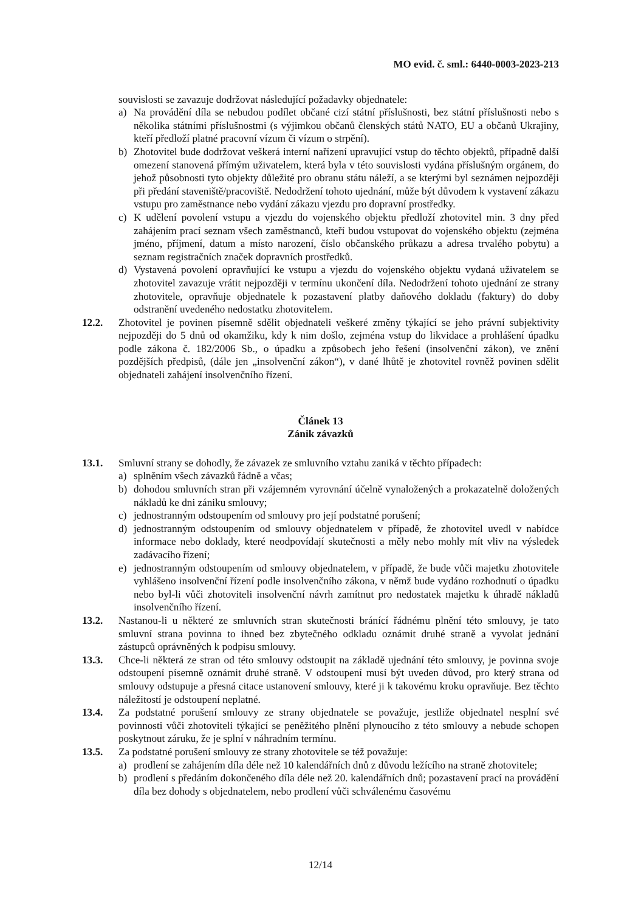MO evid. č. sml.: 6440-0003-2023-213
souvislosti se zavazuje dodržovat následující požadavky objednatele:
a) Na provádění díla se nebudou podílet občané cizí státní příslušnosti, bez státní příslušnosti nebo s několika státními příslušnostmi (s výjimkou občanů členských států NATO, EU a občanů Ukrajiny, kteří předloží platné pracovní vízum či vízum o strpění).
b) Zhotovitel bude dodržovat veškerá interní nařízení upravující vstup do těchto objektů, případně další omezení stanovená přímým uživatelem, která byla v této souvislosti vydána příslušným orgánem, do jehož působnosti tyto objekty důležité pro obranu státu náleží, a se kterými byl seznámen nejpozději při předání staveniště/pracoviště. Nedodržení tohoto ujednání, může být důvodem k vystavení zákazu vstupu pro zaměstnance nebo vydání zákazu vjezdu pro dopravní prostředky.
c) K udělení povolení vstupu a vjezdu do vojenského objektu předloží zhotovitel min. 3 dny před zahájením prací seznam všech zaměstnanců, kteří budou vstupovat do vojenského objektu (zejména jméno, příjmení, datum a místo narození, číslo občanského průkazu a adresa trvalého pobytu) a seznam registračních značek dopravních prostředků.
d) Vystavená povolení opravňující ke vstupu a vjezdu do vojenského objektu vydaná uživatelem se zhotovitel zavazuje vrátit nejpozději v termínu ukončení díla. Nedodržení tohoto ujednání ze strany zhotovitele, opravňuje objednatele k pozastavení platby daňového dokladu (faktury) do doby odstranění uvedeného nedostatku zhotovitelem.
12.2. Zhotovitel je povinen písemně sdělit objednateli veškeré změny týkající se jeho právní subjektivity nejpozději do 5 dnů od okamžiku, kdy k nim došlo, zejména vstup do likvidace a prohlášení úpadku podle zákona č. 182/2006 Sb., o úpadku a způsobech jeho řešení (insolvenční zákon), ve znění pozdějších předpisů, (dále jen „insolvenční zákon“), v dané lhůtě je zhotovitel rovněž povinen sdělit objednateli zahájení insolvenčního řízení.
Článek 13
Zánik závazků
13.1. Smluvní strany se dohodly, že závazek ze smluvního vztahu zaniká v těchto případech:
a) splněním všech závazků řádně a včas;
b) dohodou smluvních stran při vzájemném vyrovnání účelně vynaložených a prokazatelně doložených nákladů ke dni zániku smlouvy;
c) jednostranným odstoupením od smlouvy pro její podstatné porušení;
d) jednostranným odstoupením od smlouvy objednatelem v případě, že zhotovitel uvedl v nabídce informace nebo doklady, které neodpovídají skutečnosti a měly nebo mohly mít vliv na výsledek zadávacího řízení;
e) jednostranným odstoupením od smlouvy objednatelem, v případě, že bude vůči majetku zhotovitele vyhlášeno insolvenční řízení podle insolvenčního zákona, v němž bude vydáno rozhodnutí o úpadku nebo byl-li vůči zhotoviteli insolvenční návrh zamítnut pro nedostatek majetku k úhradě nákladů insolvenčního řízení.
13.2. Nastanou-li u některé ze smluvních stran skutečnosti bránící řádnému plnění této smlouvy, je tato smluvní strana povinna to ihned bez zbytečného odkladu oznámit druhé straně a vyvolat jednání zástupců oprávněných k podpisu smlouvy.
13.3. Chce-li některá ze stran od této smlouvy odstoupit na základě ujednání této smlouvy, je povinna svoje odstoupení písemně oznámit druhé straně. V odstoupení musí být uveden důvod, pro který strana od smlouvy odstupuje a přesná citace ustanovení smlouvy, které ji k takovému kroku opravňuje. Bez těchto náležitostí je odstoupení neplatné.
13.4. Za podstatné porušení smlouvy ze strany objednatele se považuje, jestliže objednatel nesplní své povinnosti vůči zhotoviteli týkající se peněžitého plnění plynoucího z této smlouvy a nebude schopen poskytnout záruku, že je splní v náhradním termínu.
13.5. Za podstatné porušení smlouvy ze strany zhotovitele se též považuje:
a) prodlení se zahájením díla déle než 10 kalendářních dnů z důvodu ležícího na straně zhotovitele;
b) prodlení s předáním dokončeného díla déle než 20. kalendářních dnů; pozastavení prací na provádění díla bez dohody s objednatelem, nebo prodlení vůči schválenému časovému
12/14